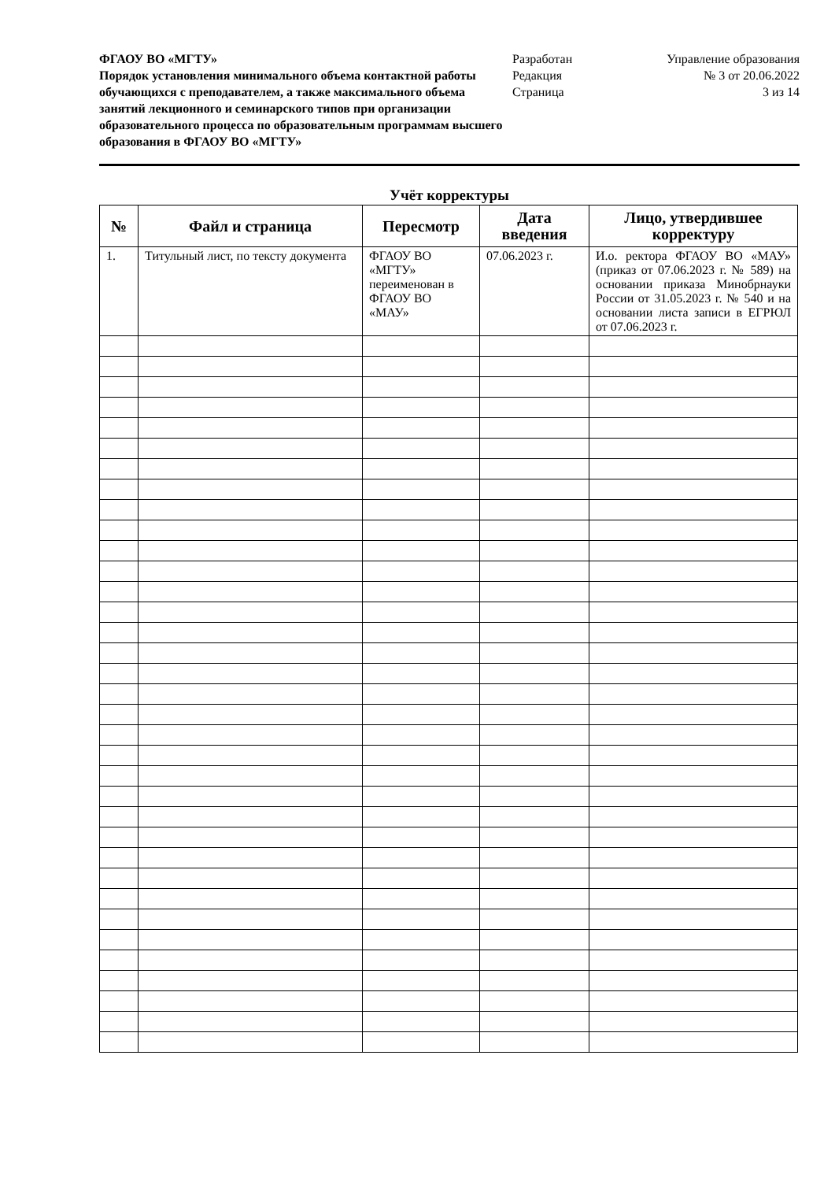ФГАОУ ВО «МГТУ»
Порядок установления минимального объема контактной работы обучающихся с преподавателем, а также максимального объема занятий лекционного и семинарского типов при организации образовательного процесса по образовательным программам высшего образования в ФГАОУ ВО «МГТУ»
Разработан
Редакция
Страница
Управление образования
№ 3 от 20.06.2022
3 из 14
Учёт корректуры
| № | Файл и страница | Пересмотр | Дата введения | Лицо, утвердившее корректуру |
| --- | --- | --- | --- | --- |
| 1. | Титульный лист, по тексту документа | ФГАОУ ВО «МГТУ» переименован в ФГАОУ ВО «МАУ» | 07.06.2023 г. | И.о. ректора ФГАОУ ВО «МАУ» (приказ от 07.06.2023 г. № 589) на основании приказа Минобрнауки России от 31.05.2023 г. № 540 и на основании листа записи в ЕГРЮЛ от 07.06.2023 г. |